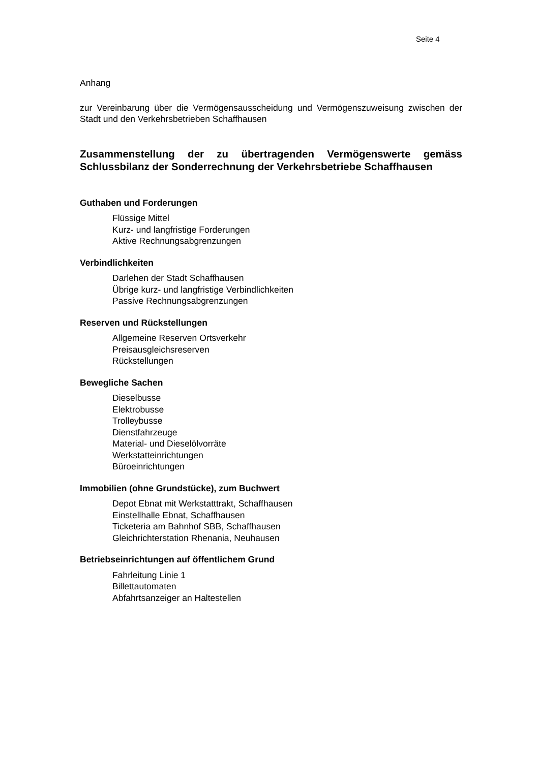Seite 4
Anhang
zur Vereinbarung über die Vermögensausscheidung und Vermögenszuweisung zwischen der Stadt und den Verkehrsbetrieben Schaffhausen
Zusammenstellung der zu übertragenden Vermögenswerte gemäss Schlussbilanz der Sonderrechnung der Verkehrsbetriebe Schaffhausen
Guthaben und Forderungen
Flüssige Mittel
Kurz- und langfristige Forderungen
Aktive Rechnungsabgrenzungen
Verbindlichkeiten
Darlehen der Stadt Schaffhausen
Übrige kurz- und langfristige Verbindlichkeiten
Passive Rechnungsabgrenzungen
Reserven und Rückstellungen
Allgemeine Reserven Ortsverkehr
Preisausgleichsreserven
Rückstellungen
Bewegliche Sachen
Dieselbusse
Elektrobusse
Trolleybusse
Dienstfahrzeuge
Material- und Dieselölvorräte
Werkstatteinrichtungen
Büroeinrichtungen
Immobilien (ohne Grundstücke), zum Buchwert
Depot Ebnat mit Werkstatttrakt, Schaffhausen
Einstellhalle Ebnat, Schaffhausen
Ticketeria am Bahnhof SBB, Schaffhausen
Gleichrichterstation Rhenania, Neuhausen
Betriebseinrichtungen auf öffentlichem Grund
Fahrleitung Linie 1
Billettautomaten
Abfahrtsanzeiger an Haltestellen